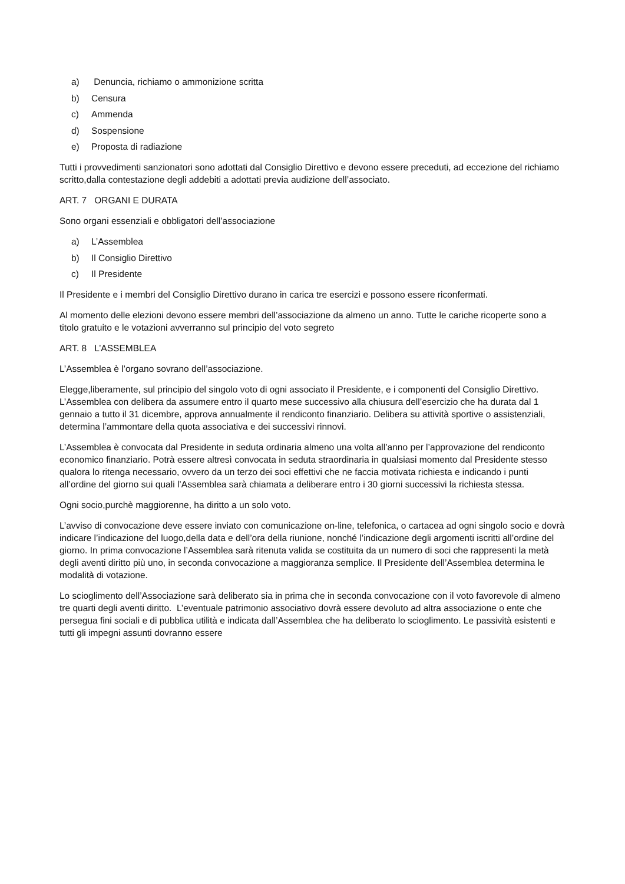a) Denuncia, richiamo o ammonizione scritta
b) Censura
c) Ammenda
d) Sospensione
e) Proposta di radiazione
Tutti i provvedimenti sanzionatori sono adottati dal Consiglio Direttivo e devono essere preceduti, ad eccezione del richiamo scritto,dalla contestazione degli addebiti a adottati previa audizione dell’associato.
ART. 7 ORGANI E DURATA
Sono organi essenziali e obbligatori dell’associazione
a) L’Assemblea
b) Il Consiglio Direttivo
c) Il Presidente
Il Presidente e i membri del Consiglio Direttivo durano in carica tre esercizi e possono essere riconfermati.
Al momento delle elezioni devono essere membri dell’associazione da almeno un anno. Tutte le cariche ricoperte sono a titolo gratuito e le votazioni avverranno sul principio del voto segreto
ART. 8 L’ASSEMBLEA
L’Assemblea è l’organo sovrano dell’associazione.
Elegge,liberamente, sul principio del singolo voto di ogni associato il Presidente, e i componenti del Consiglio Direttivo. L’Assemblea con delibera da assumere entro il quarto mese successivo alla chiusura dell’esercizio che ha durata dal 1 gennaio a tutto il 31 dicembre, approva annualmente il rendiconto finanziario. Delibera su attività sportive o assistenziali, determina l’ammontare della quota associativa e dei successivi rinnovi.
L’Assemblea è convocata dal Presidente in seduta ordinaria almeno una volta all’anno per l’approvazione del rendiconto economico finanziario. Potrà essere altresì convocata in seduta straordinaria in qualsiasi momento dal Presidente stesso qualora lo ritenga necessario, ovvero da un terzo dei soci effettivi che ne faccia motivata richiesta e indicando i punti all’ordine del giorno sui quali l’Assemblea sarà chiamata a deliberare entro i 30 giorni successivi la richiesta stessa.
Ogni socio,purchè maggiorenne, ha diritto a un solo voto.
L’avviso di convocazione deve essere inviato con comunicazione on-line, telefonica, o cartacea ad ogni singolo socio e dovrà indicare l’indicazione del luogo,della data e dell’ora della riunione, nonché l’indicazione degli argomenti iscritti all’ordine del giorno. In prima convocazione l’Assemblea sarà ritenuta valida se costituita da un numero di soci che rappresenti la metà degli aventi diritto più uno, in seconda convocazione a maggioranza semplice. Il Presidente dell’Assemblea determina le modalità di votazione.
Lo scioglimento dell’Associazione sarà deliberato sia in prima che in seconda convocazione con il voto favorevole di almeno tre quarti degli aventi diritto. L’eventuale patrimonio associativo dovrà essere devoluto ad altra associazione o ente che persegua fini sociali e di pubblica utilità e indicata dall’Assemblea che ha deliberato lo scioglimento. Le passività esistenti e tutti gli impegni assunti dovranno essere